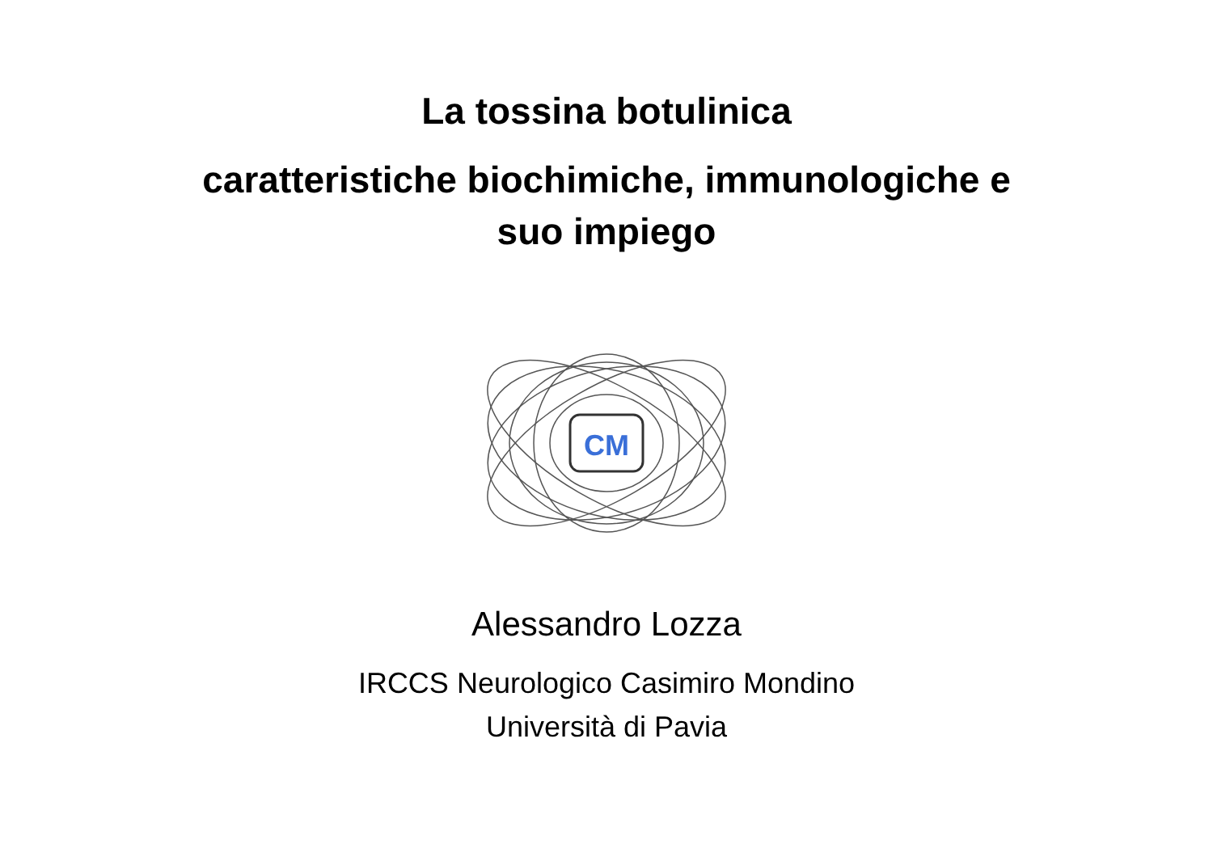La tossina botulinica
caratteristiche biochimiche, immunologiche e
suo impiego
CM
Alessandro Lozza
IRCCS Neurologico Casimiro Mondino
Università di Pavia